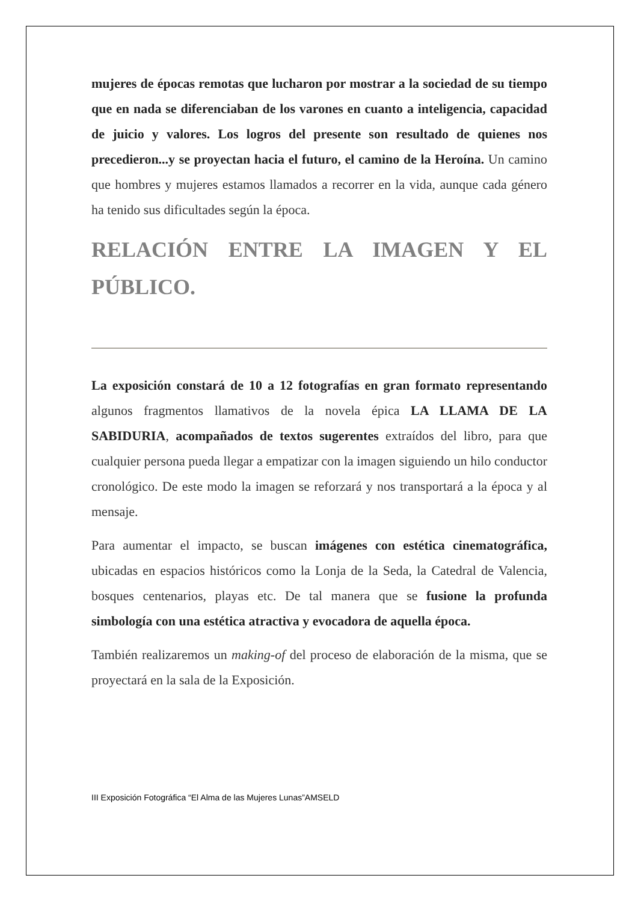mujeres de épocas remotas que lucharon por mostrar a la sociedad de su tiempo que en nada se diferenciaban de los varones en cuanto a inteligencia, capacidad de juicio y valores. Los logros del presente son resultado de quienes nos precedieron...y se proyectan hacia el futuro, el camino de la Heroína. Un camino que hombres y mujeres estamos llamados a recorrer en la vida, aunque cada género ha tenido sus dificultades según la época.
RELACIÓN ENTRE LA IMAGEN Y EL PÚBLICO.
La exposición constará de 10 a 12 fotografías en gran formato representando algunos fragmentos llamativos de la novela épica LA LLAMA DE LA SABIDURIA, acompañados de textos sugerentes extraídos del libro, para que cualquier persona pueda llegar a empatizar con la imagen siguiendo un hilo conductor cronológico. De este modo la imagen se reforzará y nos transportará a la época y al mensaje.
Para aumentar el impacto, se buscan imágenes con estética cinematográfica, ubicadas en espacios históricos como la Lonja de la Seda, la Catedral de Valencia, bosques centenarios, playas etc. De tal manera que se fusione la profunda simbología con una estética atractiva y evocadora de aquella época.
También realizaremos un making-of del proceso de elaboración de la misma, que se proyectará en la sala de la Exposición.
III Exposición Fotográfica “El Alma de las Mujeres Lunas”AMSELD